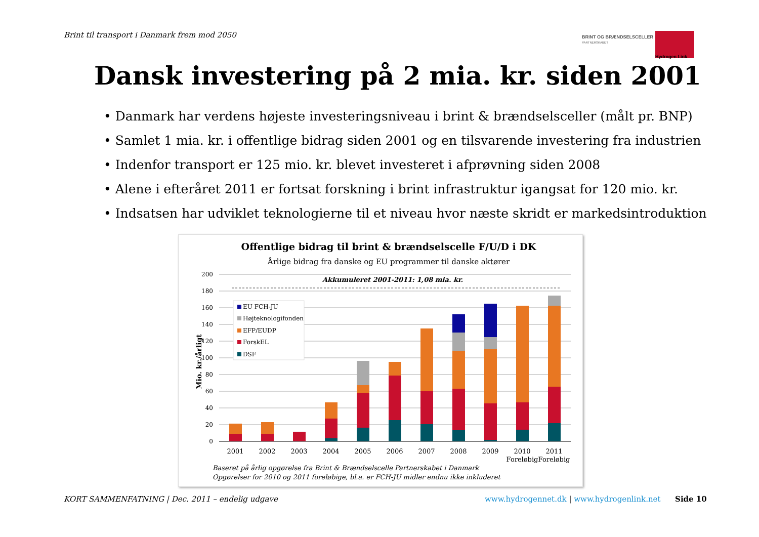Brint til transport i Danmark frem mod 2050
BRINT OG BRÆNDSELSCELLER
PARTNERSKABET
Hydrogen Link
Dansk investering på 2 mia. kr. siden 2001
• Danmark har verdens højeste investeringsniveau i brint & brændselsceller (målt pr. BNP)
• Samlet 1 mia. kr. i offentlige bidrag siden 2001 og en tilsvarende investering fra industrien
• Indenfor transport er 125 mio. kr. blevet investeret i afprøvning siden 2008
• Alene i efteråret 2011 er fortsat forskning i brint infrastruktur igangsat for 120 mio. kr.
• Indsatsen har udviklet teknologierne til et niveau hvor næste skridt er markedsintroduktion
Offentlige bidrag til brint & brændselscelle F/U/D i DK
Årlige bidrag fra danske og EU programmer til danske aktører
200
180
160
140
120
100
80
60
40
20
0
Mio. kr./årligt
Akkumuleret 2001-2011: 1,08 mia. kr.
2001
2002
2003
2004
2005
2006
2007
2008
2009
2010
Foreløbig
2011
Foreløbig
EU FCH-JU
Højteknologifonden
EFP/EUDP
ForskEL
DSF
Baseret på årlig opgørelse fra Brint & Brændselscelle Partnerskabet i Danmark
Opgørelser for 2010 og 2011 foreløbige, bl.a. er FCH-JU midler endnu ikke inkluderet
KORT SAMMENFATNING | Dec. 2011 – endelig udgave
www.hydrogennet.dk | www.hydrogenlink.net Side 10